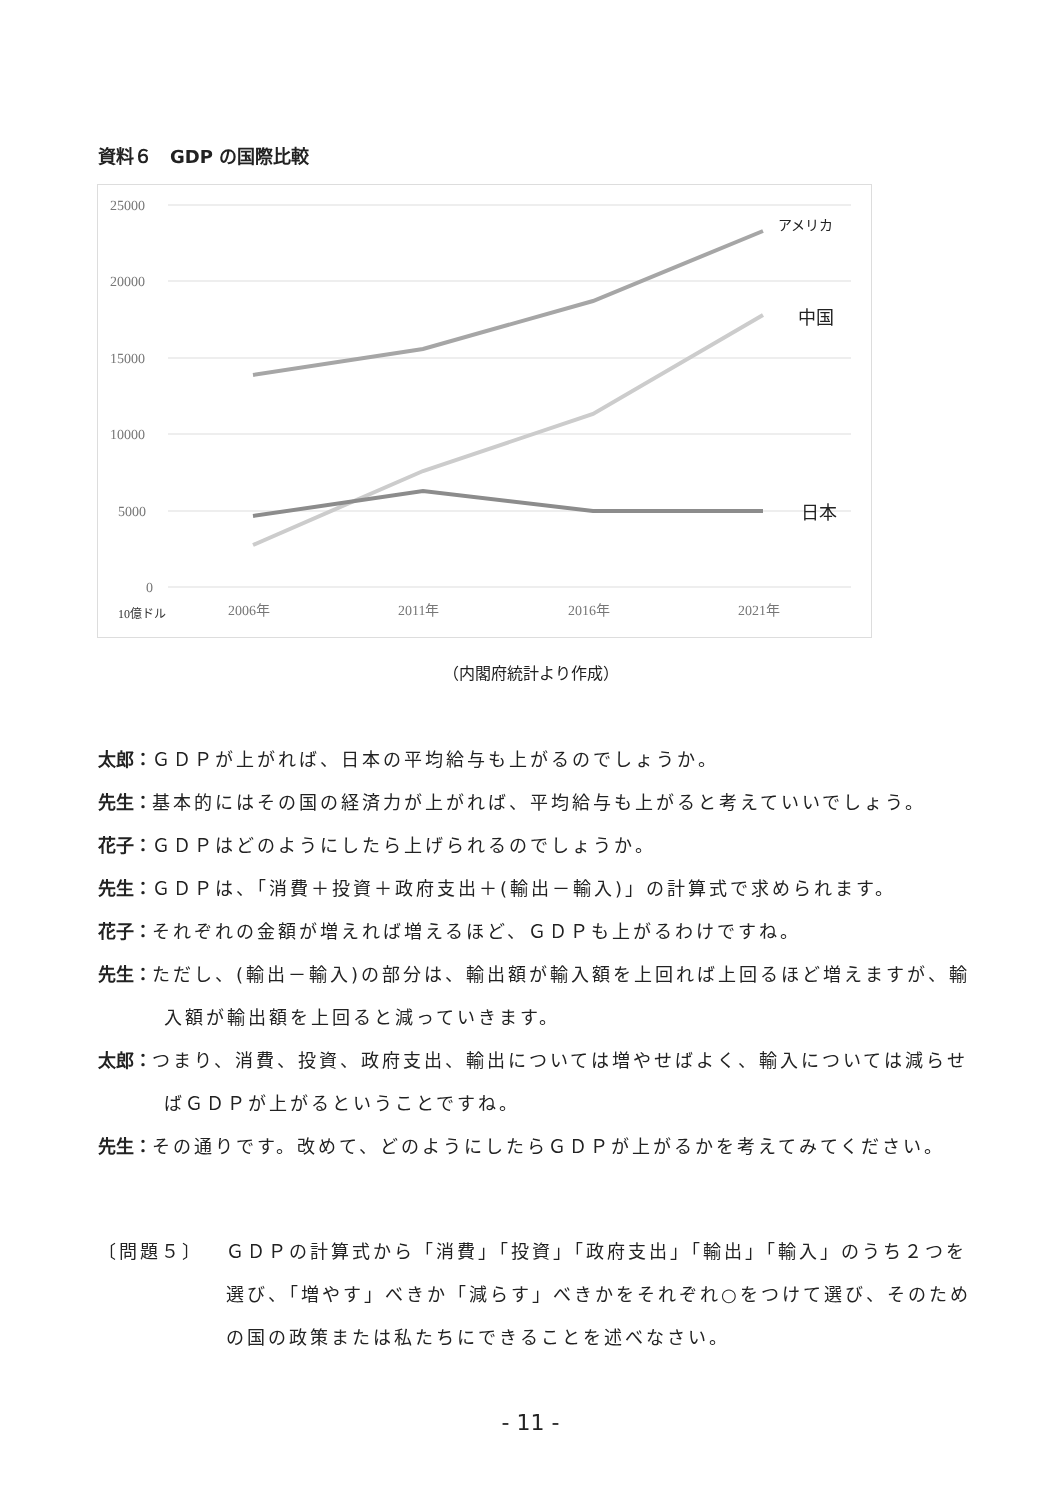資料６　GDP の国際比較
25000
20000
15000
10000
5000
0
10億ドル
2006年
2011年
2016年
2021年
アメリカ
中国
日本
（内閣府統計より作成）
太郎：ＧＤＰが上がれば、日本の平均給与も上がるのでしょうか。
先生：基本的にはその国の経済力が上がれば、平均給与も上がると考えていいでしょう。
花子：ＧＤＰはどのようにしたら上げられるのでしょうか。
先生：ＧＤＰは、「消費＋投資＋政府支出＋(輸出－輸入)」の計算式で求められます。
花子：それぞれの金額が増えれば増えるほど、ＧＤＰも上がるわけですね。
先生：ただし、(輸出－輸入)の部分は、輸出額が輸入額を上回れば上回るほど増えますが、輸入額が輸出額を上回ると減っていきます。
太郎：つまり、消費、投資、政府支出、輸出については増やせばよく、輸入については減らせばＧＤＰが上がるということですね。
先生：その通りです。改めて、どのようにしたらＧＤＰが上がるかを考えてみてください。
〔問題５〕 ＧＤＰの計算式から「消費」「投資」「政府支出」「輸出」「輸入」のうち２つを選び、「増やす」べきか「減らす」べきかをそれぞれ○をつけて選び、そのための国の政策または私たちにできることを述べなさい。
- 11 -